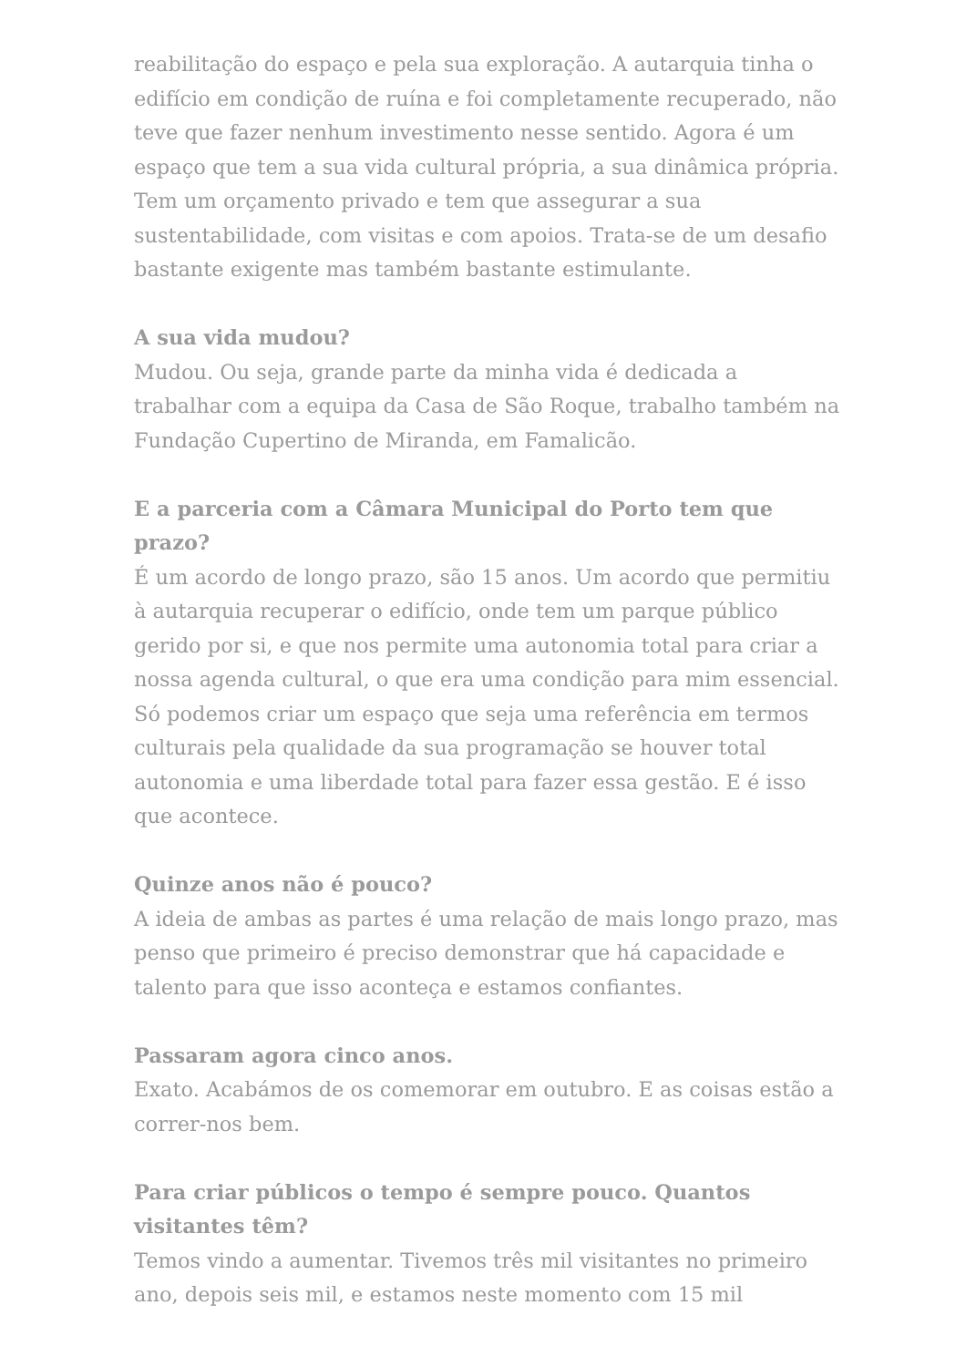reabilitação do espaço e pela sua exploração. A autarquia tinha o edifício em condição de ruína e foi completamente recuperado, não teve que fazer nenhum investimento nesse sentido. Agora é um espaço que tem a sua vida cultural própria, a sua dinâmica própria. Tem um orçamento privado e tem que assegurar a sua sustentabilidade, com visitas e com apoios. Trata-se de um desafio bastante exigente mas também bastante estimulante.
A sua vida mudou?
Mudou. Ou seja, grande parte da minha vida é dedicada a trabalhar com a equipa da Casa de São Roque, trabalho também na Fundação Cupertino de Miranda, em Famalicão.
E a parceria com a Câmara Municipal do Porto tem que prazo?
É um acordo de longo prazo, são 15 anos. Um acordo que permitiu à autarquia recuperar o edifício, onde tem um parque público gerido por si, e que nos permite uma autonomia total para criar a nossa agenda cultural, o que era uma condição para mim essencial. Só podemos criar um espaço que seja uma referência em termos culturais pela qualidade da sua programação se houver total autonomia e uma liberdade total para fazer essa gestão. E é isso que acontece.
Quinze anos não é pouco?
A ideia de ambas as partes é uma relação de mais longo prazo, mas penso que primeiro é preciso demonstrar que há capacidade e talento para que isso aconteça e estamos confiantes.
Passaram agora cinco anos.
Exato. Acabámos de os comemorar em outubro. E as coisas estão a correr-nos bem.
Para criar públicos o tempo é sempre pouco. Quantos visitantes têm?
Temos vindo a aumentar. Tivemos três mil visitantes no primeiro ano, depois seis mil, e estamos neste momento com 15 mil